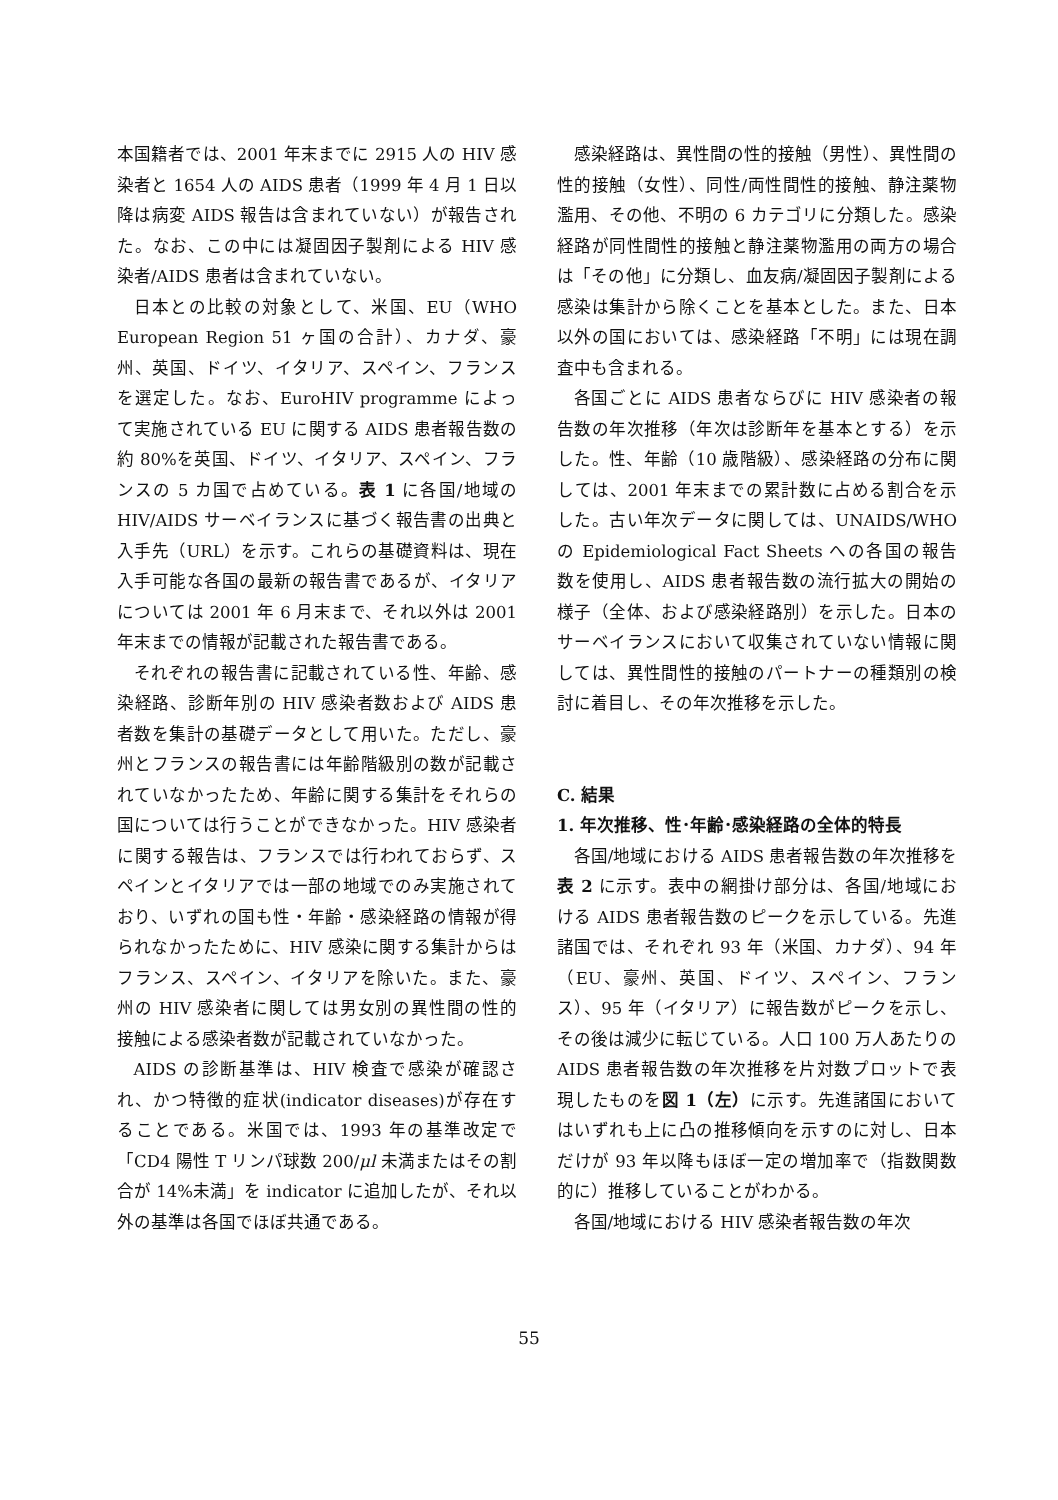本国籍者では、2001 年末までに 2915 人の HIV 感染者と 1654 人の AIDS 患者（1999 年 4 月 1 日以降は病変 AIDS 報告は含まれていない）が報告された。なお、この中には凝固因子製剤による HIV 感染者/AIDS 患者は含まれていない。
日本との比較の対象として、米国、EU（WHO European Region 51 ヶ国の合計）、カナダ、豪州、英国、ドイツ、イタリア、スペイン、フランスを選定した。なお、EuroHIV programme によって実施されている EU に関する AIDS 患者報告数の約 80%を英国、ドイツ、イタリア、スペイン、フランスの 5 カ国で占めている。表 1 に各国/地域の HIV/AIDS サーベイランスに基づく報告書の出典と入手先（URL）を示す。これらの基礎資料は、現在入手可能な各国の最新の報告書であるが、イタリアについては 2001 年 6 月末まで、それ以外は 2001 年末までの情報が記載された報告書である。
それぞれの報告書に記載されている性、年齢、感染経路、診断年別の HIV 感染者数および AIDS 患者数を集計の基礎データとして用いた。ただし、豪州とフランスの報告書には年齢階級別の数が記載されていなかったため、年齢に関する集計をそれらの国については行うことができなかった。HIV 感染者に関する報告は、フランスでは行われておらず、スペインとイタリアでは一部の地域でのみ実施されており、いずれの国も性・年齢・感染経路の情報が得られなかったために、HIV 感染に関する集計からはフランス、スペイン、イタリアを除いた。また、豪州の HIV 感染者に関しては男女別の異性間の性的接触による感染者数が記載されていなかった。
AIDS の診断基準は、HIV 検査で感染が確認され、かつ特徴的症状(indicator diseases)が存在することである。米国では、1993 年の基準改定で「CD4 陽性 T リンパ球数 200/μl 未満またはその割合が 14%未満」を indicator に追加したが、それ以外の基準は各国でほぼ共通である。
感染経路は、異性間の性的接触（男性）、異性間の性的接触（女性）、同性/両性間性的接触、静注薬物濫用、その他、不明の 6 カテゴリに分類した。感染経路が同性間性的接触と静注薬物濫用の両方の場合は「その他」に分類し、血友病/凝固因子製剤による感染は集計から除くことを基本とした。また、日本以外の国においては、感染経路「不明」には現在調査中も含まれる。
各国ごとに AIDS 患者ならびに HIV 感染者の報告数の年次推移（年次は診断年を基本とする）を示した。性、年齢（10 歳階級）、感染経路の分布に関しては、2001 年末までの累計数に占める割合を示した。古い年次データに関しては、UNAIDS/WHO の Epidemiological Fact Sheets への各国の報告数を使用し、AIDS 患者報告数の流行拡大の開始の様子（全体、および感染経路別）を示した。日本のサーベイランスにおいて収集されていない情報に関しては、異性間性的接触のパートナーの種類別の検討に着目し、その年次推移を示した。
C. 結果
1. 年次推移、性･年齢･感染経路の全体的特長
各国/地域における AIDS 患者報告数の年次推移を表 2 に示す。表中の網掛け部分は、各国/地域における AIDS 患者報告数のピークを示している。先進諸国では、それぞれ 93 年（米国、カナダ）、94 年（EU、豪州、英国、ドイツ、スペイン、フランス）、95 年（イタリア）に報告数がピークを示し、その後は減少に転じている。人口 100 万人あたりの AIDS 患者報告数の年次推移を片対数プロットで表現したものを図 1（左）に示す。先進諸国においてはいずれも上に凸の推移傾向を示すのに対し、日本だけが 93 年以降もほぼ一定の増加率で（指数関数的に）推移していることがわかる。
各国/地域における HIV 感染者報告数の年次
55